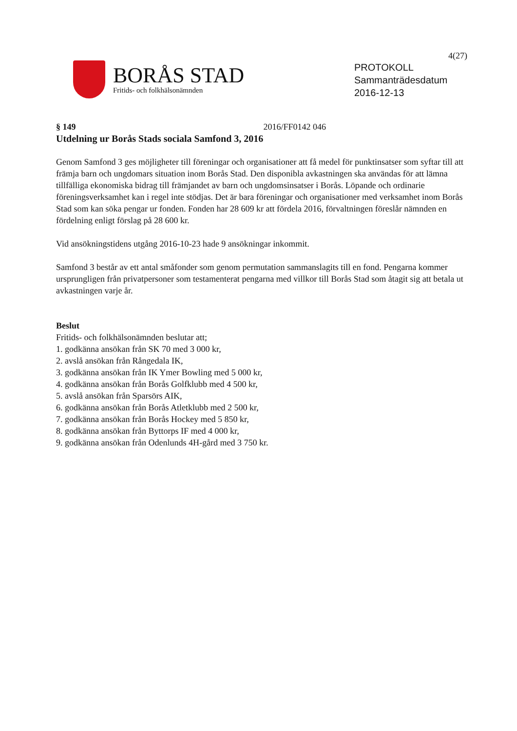4(27)
BORÅS STAD
Fritids- och folkhälsonämnden
PROTOKOLL
Sammanträdesdatum
2016-12-13
§ 149 2016/FF0142 046
Utdelning ur Borås Stads sociala Samfond 3, 2016
Genom Samfond 3 ges möjligheter till föreningar och organisationer att få medel för punktinsatser som syftar till att främja barn och ungdomars situation inom Borås Stad. Den disponibla avkastningen ska användas för att lämna tillfälliga ekonomiska bidrag till främjandet av barn och ungdomsinsatser i Borås. Löpande och ordinarie föreningsverksamhet kan i regel inte stödjas. Det är bara föreningar och organisationer med verksamhet inom Borås Stad som kan söka pengar ur fonden. Fonden har 28 609 kr att fördela 2016, förvaltningen föreslår nämnden en fördelning enligt förslag på 28 600 kr.
Vid ansökningstidens utgång 2016-10-23 hade 9 ansökningar inkommit.
Samfond 3 består av ett antal småfonder som genom permutation sammanslagits till en fond. Pengarna kommer ursprungligen från privatpersoner som testamenterat pengarna med villkor till Borås Stad som åtagit sig att betala ut avkastningen varje år.
Beslut
Fritids- och folkhälsonämnden beslutar att;
1. godkänna ansökan från SK 70 med 3 000 kr,
2. avslå ansökan från Rångedala IK,
3. godkänna ansökan från IK Ymer Bowling med 5 000 kr,
4. godkänna ansökan från Borås Golfklubb med 4 500 kr,
5. avslå ansökan från Sparsörs AIK,
6. godkänna ansökan från Borås Atletklubb med 2 500 kr,
7. godkänna ansökan från Borås Hockey med 5 850 kr,
8. godkänna ansökan från Byttorps IF med 4 000 kr,
9. godkänna ansökan från Odenlunds 4H-gård med 3 750 kr.